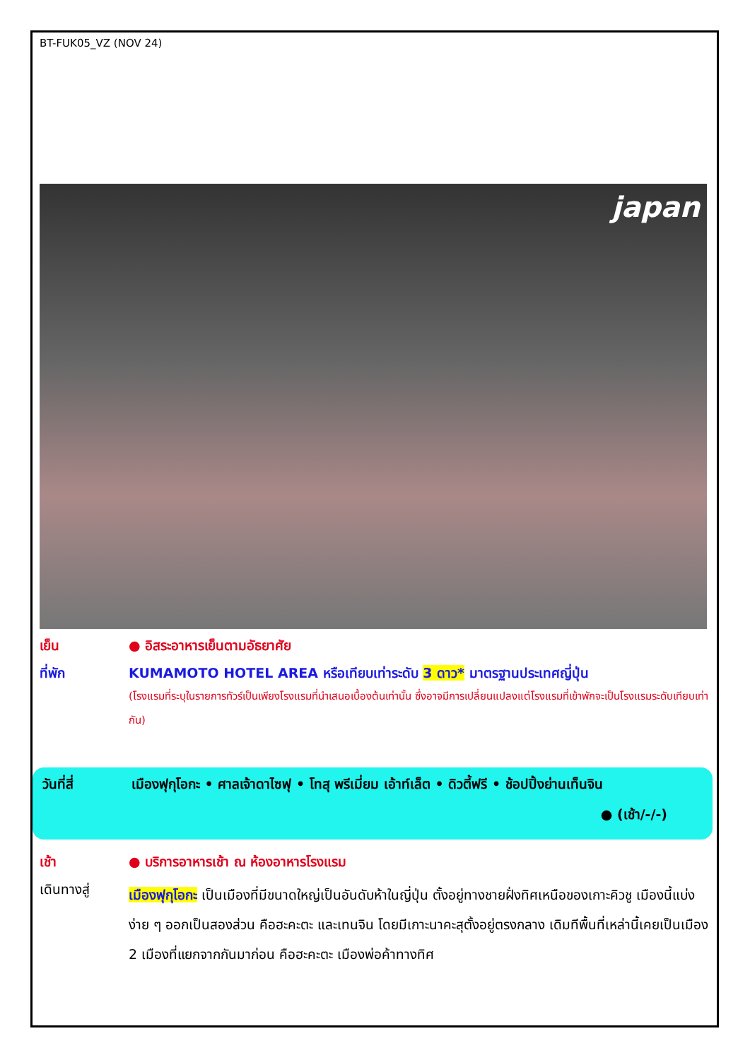BT-FUK05_VZ (NOV 24)
japan
เย็น ● อิสระอาหารเย็นตามอัธยาศัย
ที่พัก KUMAMOTO HOTEL AREA หรือเทียบเท่าระดับ 3 ดาว* มาตรฐานประเทศญี่ปุ่น
(โรงแรมที่ระบุในรายการทัวร์เป็นเพียงโรงแรมที่นำเสนอเบื้องต้นเท่านั้น ซึ่งอาจมีการเปลี่ยนแปลงแต่โรงแรมที่เข้าพักจะเป็นโรงแรมระดับเทียบเท่ากัน)
วันที่สี่ เมืองฟุกุโอกะ • ศาลเจ้าดาไซฟุ • โทสุ พรีเมี่ยม เอ้าท์เล็ต • ดิวตี้ฟรี • ช้อปปิ้งย่านเท็นจิน
● (เช้า/-/-)
เช้า ● บริการอาหารเช้า ณ ห้องอาหารโรงแรม
เดินทางสู่
เมืองฟุกุโอกะ เป็นเมืองที่มีขนาดใหญ่เป็นอันดับห้าในญี่ปุ่น ตั้งอยู่ทางชายฝั่งทิศเหนือของเกาะคิวชู เมืองนี้แบ่งง่าย ๆ ออกเป็นสองส่วน คือฮะคะตะ และเทนจิน โดยมีเกาะนาคะสุตั้งอยู่ตรงกลาง เดิมทีพื้นที่เหล่านี้เคยเป็นเมือง 2 เมืองที่แยกจากกันมาก่อน คือฮะคะตะ เมืองพ่อค้าทางทิศ